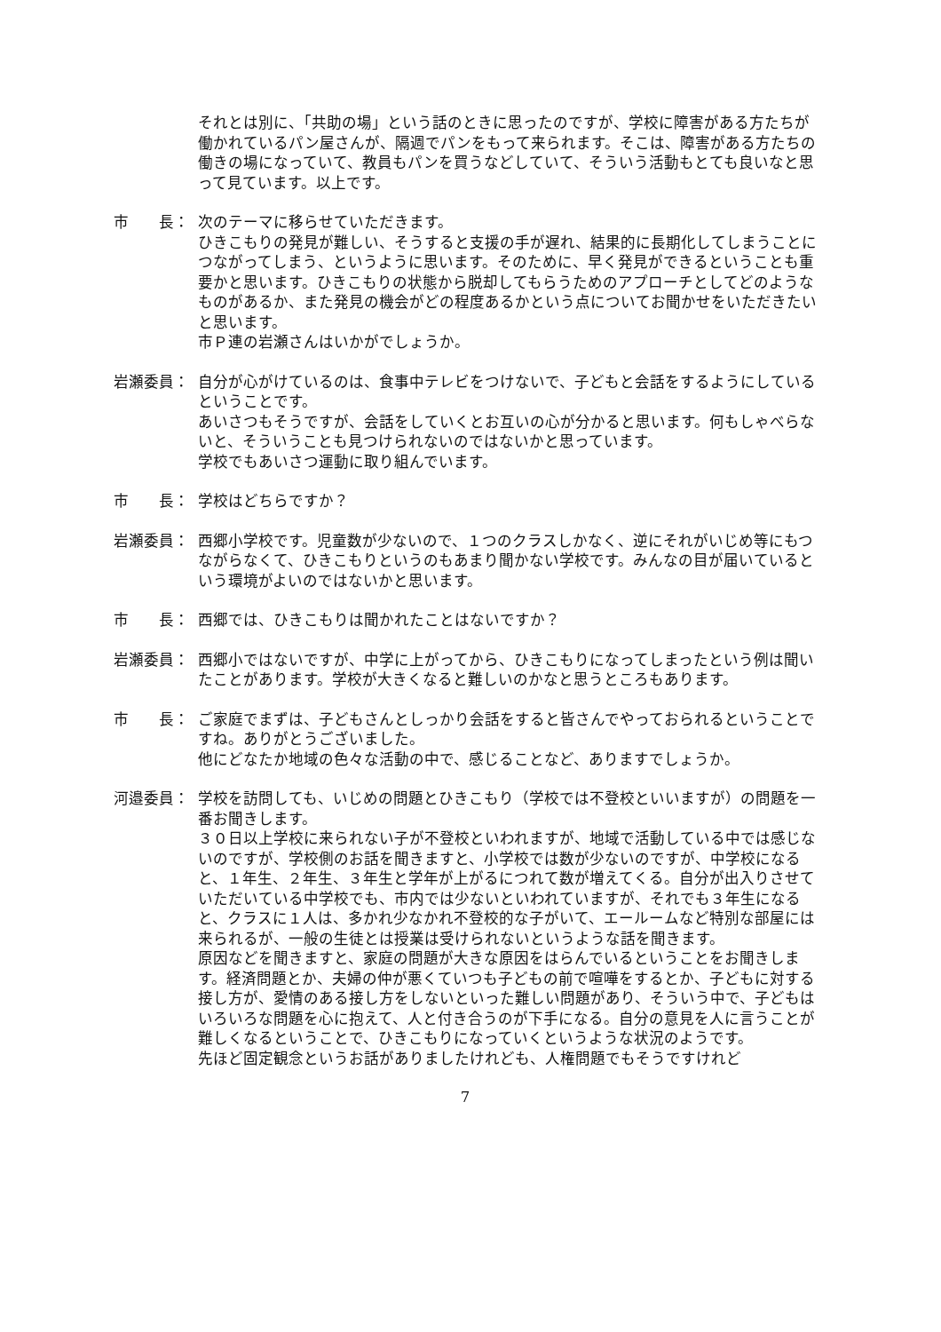それとは別に、「共助の場」という話のときに思ったのですが、学校に障害がある方たちが働かれているパン屋さんが、隔週でパンをもって来られます。そこは、障害がある方たちの働きの場になっていて、教員もパンを買うなどしていて、そういう活動もとても良いなと思って見ています。以上です。
市　　長：
次のテーマに移らせていただきます。
ひきこもりの発見が難しい、そうすると支援の手が遅れ、結果的に長期化してしまうことにつながってしまう、というように思います。そのために、早く発見ができるということも重要かと思います。ひきこもりの状態から脱却してもらうためのアプローチとしてどのようなものがあるか、また発見の機会がどの程度あるかという点についてお聞かせをいただきたいと思います。
市Ｐ連の岩瀬さんはいかがでしょうか。
岩瀬委員：
自分が心がけているのは、食事中テレビをつけないで、子どもと会話をするようにしているということです。
あいさつもそうですが、会話をしていくとお互いの心が分かると思います。何もしゃべらないと、そういうことも見つけられないのではないかと思っています。
学校でもあいさつ運動に取り組んでいます。
市　　長：
学校はどちらですか？
岩瀬委員：
西郷小学校です。児童数が少ないので、１つのクラスしかなく、逆にそれがいじめ等にもつながらなくて、ひきこもりというのもあまり聞かない学校です。みんなの目が届いているという環境がよいのではないかと思います。
市　　長：
西郷では、ひきこもりは聞かれたことはないですか？
岩瀬委員：
西郷小ではないですが、中学に上がってから、ひきこもりになってしまったという例は聞いたことがあります。学校が大きくなると難しいのかなと思うところもあります。
市　　長：
ご家庭でまずは、子どもさんとしっかり会話をすると皆さんでやっておられるということですね。ありがとうございました。
他にどなたか地域の色々な活動の中で、感じることなど、ありますでしょうか。
河邉委員：
学校を訪問しても、いじめの問題とひきこもり（学校では不登校といいますが）の問題を一番お聞きします。
３０日以上学校に来られない子が不登校といわれますが、地域で活動している中では感じないのですが、学校側のお話を聞きますと、小学校では数が少ないのですが、中学校になると、１年生、２年生、３年生と学年が上がるにつれて数が増えてくる。自分が出入りさせていただいている中学校でも、市内では少ないといわれていますが、それでも３年生になると、クラスに１人は、多かれ少なかれ不登校的な子がいて、エールームなど特別な部屋には来られるが、一般の生徒とは授業は受けられないというような話を聞きます。
原因などを聞きますと、家庭の問題が大きな原因をはらんでいるということをお聞きします。経済問題とか、夫婦の仲が悪くていつも子どもの前で喧嘩をするとか、子どもに対する接し方が、愛情のある接し方をしないといった難しい問題があり、そういう中で、子どもはいろいろな問題を心に抱えて、人と付き合うのが下手になる。自分の意見を人に言うことが難しくなるということで、ひきこもりになっていくというような状況のようです。
先ほど固定観念というお話がありましたけれども、人権問題でもそうですけれど
7